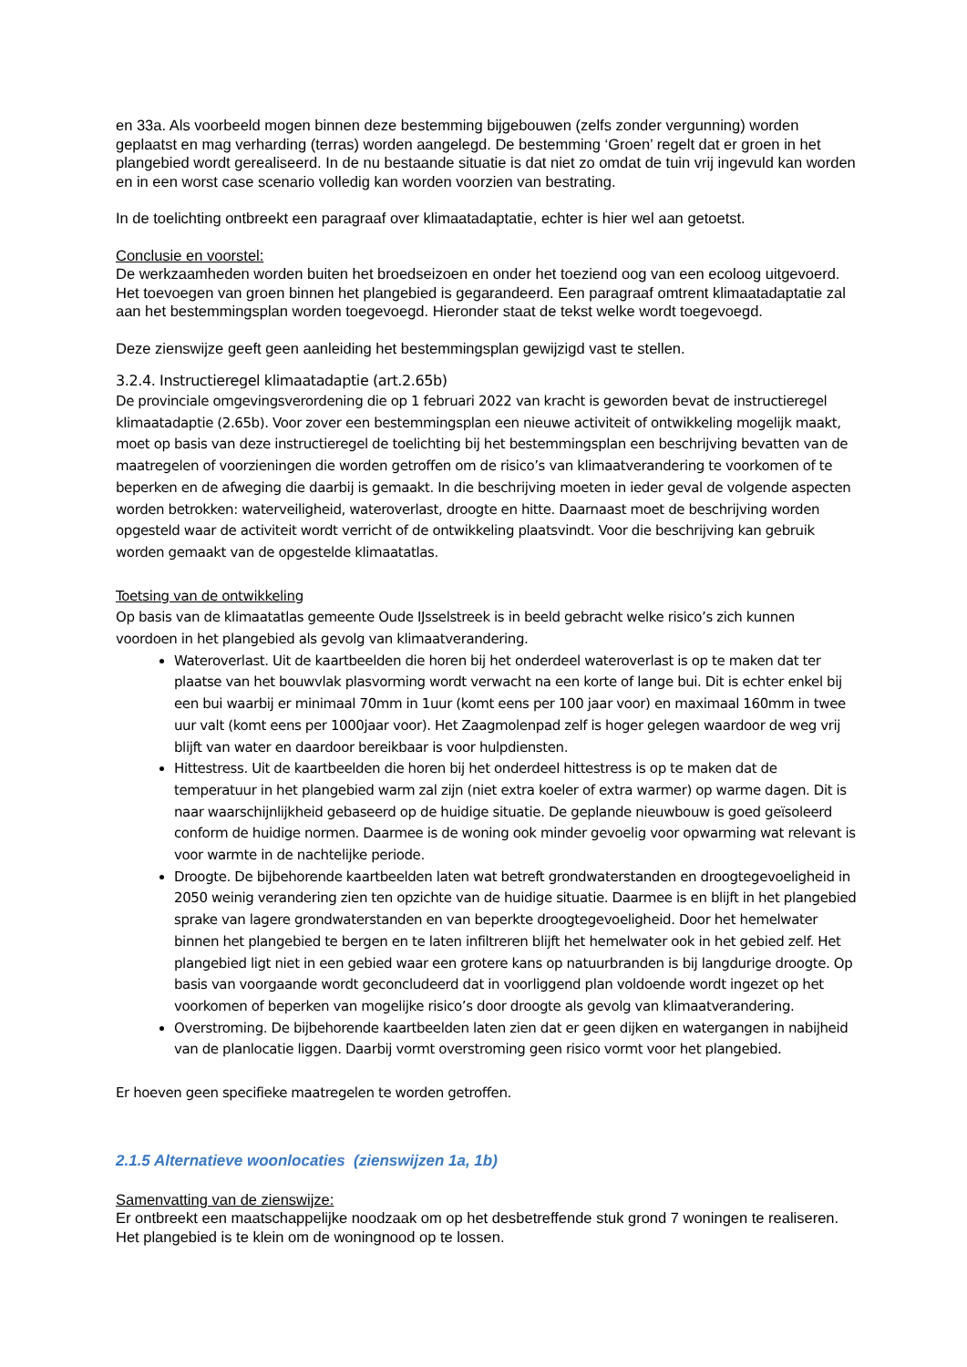en 33a. Als voorbeeld mogen binnen deze bestemming bijgebouwen (zelfs zonder vergunning) worden geplaatst en mag verharding (terras) worden aangelegd. De bestemming ‘Groen’ regelt dat er groen in het plangebied wordt gerealiseerd. In de nu bestaande situatie is dat niet zo omdat de tuin vrij ingevuld kan worden en in een worst case scenario volledig kan worden voorzien van bestrating.
In de toelichting ontbreekt een paragraaf over klimaatadaptatie, echter is hier wel aan getoetst.
Conclusie en voorstel:
De werkzaamheden worden buiten het broedseizoen en onder het toeziend oog van een ecoloog uitgevoerd. Het toevoegen van groen binnen het plangebied is gegarandeerd. Een paragraaf omtrent klimaatadaptatie zal aan het bestemmingsplan worden toegevoegd. Hieronder staat de tekst welke wordt toegevoegd.
Deze zienswijze geeft geen aanleiding het bestemmingsplan gewijzigd vast te stellen.
3.2.4. Instructieregel klimaatadaptie (art.2.65b)
De provinciale omgevingsverordening die op 1 februari 2022 van kracht is geworden bevat de instructieregel klimaatadaptie (2.65b). Voor zover een bestemmingsplan een nieuwe activiteit of ontwikkeling mogelijk maakt, moet op basis van deze instructieregel de toelichting bij het bestemmingsplan een beschrijving bevatten van de maatregelen of voorzieningen die worden getroffen om de risico’s van klimaatverandering te voorkomen of te beperken en de afweging die daarbij is gemaakt. In die beschrijving moeten in ieder geval de volgende aspecten worden betrokken: waterveiligheid, wateroverlast, droogte en hitte. Daarnaast moet de beschrijving worden opgesteld waar de activiteit wordt verricht of de ontwikkeling plaatsvindt. Voor die beschrijving kan gebruik worden gemaakt van de opgestelde klimaatatlas.
Toetsing van de ontwikkeling
Op basis van de klimaatatlas gemeente Oude IJsselstreek is in beeld gebracht welke risico’s zich kunnen voordoen in het plangebied als gevolg van klimaatverandering.
Wateroverlast. Uit de kaartbeelden die horen bij het onderdeel wateroverlast is op te maken dat ter plaatse van het bouwvlak plasvorming wordt verwacht na een korte of lange bui. Dit is echter enkel bij een bui waarbij er minimaal 70mm in 1uur (komt eens per 100 jaar voor) en maximaal 160mm in twee uur valt (komt eens per 1000jaar voor). Het Zaagmolenpad zelf is hoger gelegen waardoor de weg vrij blijft van water en daardoor bereikbaar is voor hulpdiensten.
Hittestress. Uit de kaartbeelden die horen bij het onderdeel hittestress is op te maken dat de temperatuur in het plangebied warm zal zijn (niet extra koeler of extra warmer) op warme dagen. Dit is naar waarschijnlijkheid gebaseerd op de huidige situatie. De geplande nieuwbouw is goed geïsoleerd conform de huidige normen. Daarmee is de woning ook minder gevoelig voor opwarming wat relevant is voor warmte in de nachtelijke periode.
Droogte. De bijbehorende kaartbeelden laten wat betreft grondwaterstanden en droogtegevoeligheid in 2050 weinig verandering zien ten opzichte van de huidige situatie. Daarmee is en blijft in het plangebied sprake van lagere grondwaterstanden en van beperkte droogtegevoeligheid. Door het hemelwater binnen het plangebied te bergen en te laten infiltreren blijft het hemelwater ook in het gebied zelf. Het plangebied ligt niet in een gebied waar een grotere kans op natuurbranden is bij langdurige droogte. Op basis van voorgaande wordt geconcludeerd dat in voorliggend plan voldoende wordt ingezet op het voorkomen of beperken van mogelijke risico’s door droogte als gevolg van klimaatverandering.
Overstroming. De bijbehorende kaartbeelden laten zien dat er geen dijken en watergangen in nabijheid van de planlocatie liggen. Daarbij vormt overstroming geen risico vormt voor het plangebied.
Er hoeven geen specifieke maatregelen te worden getroffen.
2.1.5 Alternatieve woonlocaties (zienswijzen 1a, 1b)
Samenvatting van de zienswijze:
Er ontbreekt een maatschappelijke noodzaak om op het desbetreffende stuk grond 7 woningen te realiseren. Het plangebied is te klein om de woningnood op te lossen.